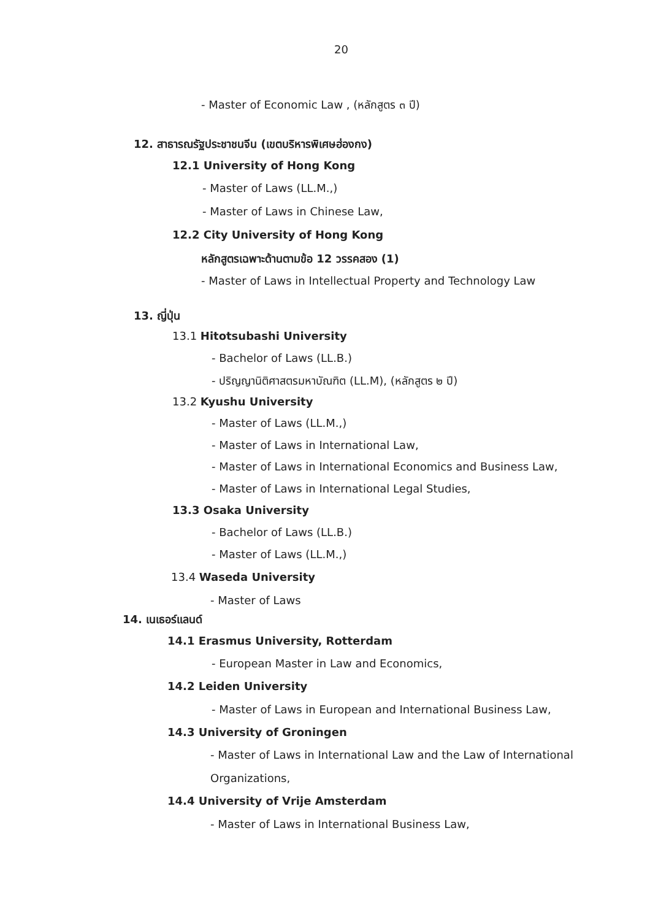20
- Master of Economic Law , (หลักสูตร ๓ ปี)
12. สาธารณรัฐประชาชนจีน (เขตบริหารพิเศษฮ่องกง)
12.1 University of Hong Kong
- Master of Laws (LL.M.,)
- Master of Laws in Chinese Law,
12.2 City University of Hong Kong
หลักสูตรเฉพาะด้านตามข้อ 12 วรรคสอง (1)
- Master of Laws in Intellectual Property and Technology Law
13. ญี่ปุ่น
13.1 Hitotsubashi University
- Bachelor of Laws (LL.B.)
- ปริญญานิติศาสตรมหาบัณฑิต (LL.M), (หลักสูตร ๒ ปี)
13.2 Kyushu University
- Master of Laws (LL.M.,)
- Master of Laws in International Law,
- Master of Laws in International Economics and Business Law,
- Master of Laws in International Legal Studies,
13.3 Osaka University
- Bachelor of Laws (LL.B.)
- Master of Laws (LL.M.,)
13.4 Waseda University
- Master of Laws
14. เนเธอร์แลนด์
14.1 Erasmus University, Rotterdam
- European Master in Law and Economics,
14.2 Leiden University
- Master of Laws in European and International Business Law,
14.3 University of Groningen
- Master of Laws in International Law and the Law of International
Organizations,
14.4 University of Vrije Amsterdam
- Master of Laws in International Business Law,